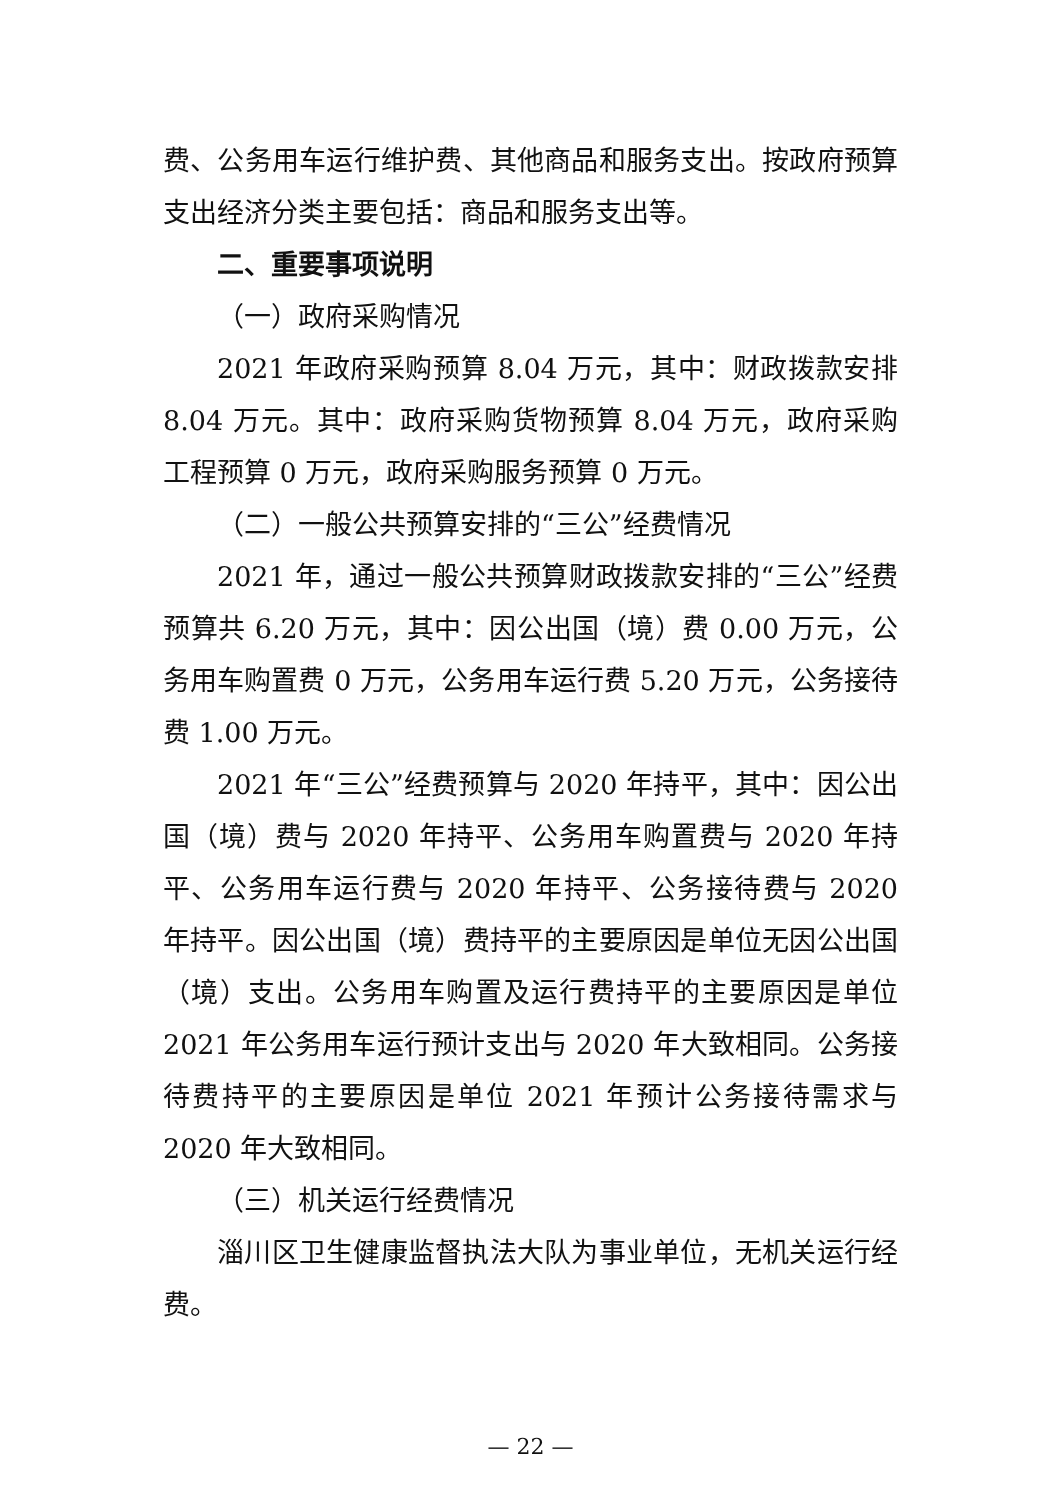费、公务用车运行维护费、其他商品和服务支出。按政府预算支出经济分类主要包括：商品和服务支出等。
二、重要事项说明
（一）政府采购情况
2021 年政府采购预算 8.04 万元，其中：财政拨款安排 8.04 万元。其中：政府采购货物预算 8.04 万元，政府采购工程预算 0 万元，政府采购服务预算 0 万元。
（二）一般公共预算安排的“三公”经费情况
2021 年，通过一般公共预算财政拨款安排的“三公”经费预算共 6.20 万元，其中：因公出国（境）费 0.00 万元，公务用车购置费 0 万元，公务用车运行费 5.20 万元，公务接待费 1.00 万元。
2021 年“三公”经费预算与 2020 年持平，其中：因公出国（境）费与 2020 年持平、公务用车购置费与 2020 年持平、公务用车运行费与 2020 年持平、公务接待费与 2020 年持平。因公出国（境）费持平的主要原因是单位无因公出国（境）支出。公务用车购置及运行费持平的主要原因是单位 2021 年公务用车运行预计支出与 2020 年大致相同。公务接待费持平的主要原因是单位 2021 年预计公务接待需求与 2020 年大致相同。
（三）机关运行经费情况
淄川区卫生健康监督执法大队为事业单位，无机关运行经费。
— 22 —